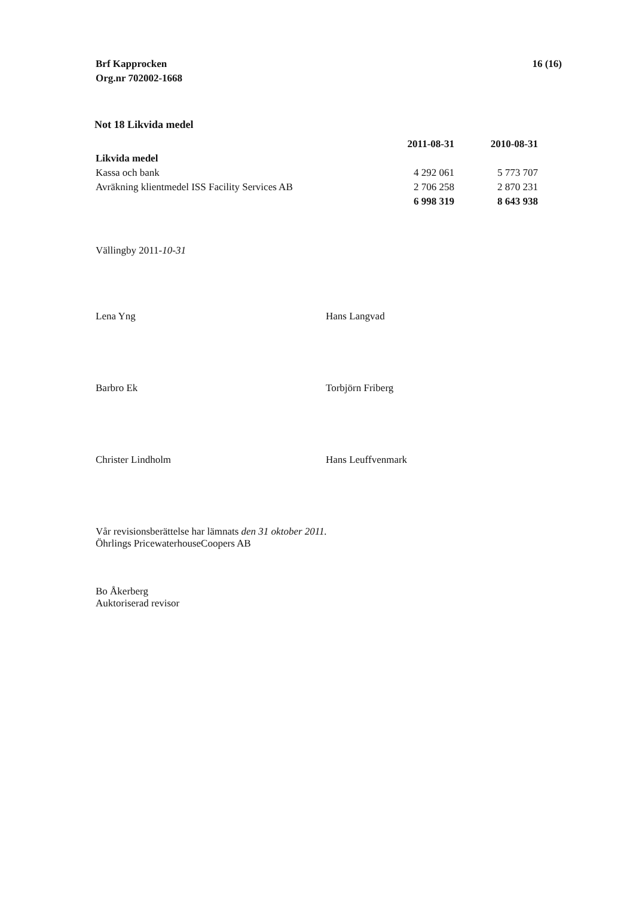Brf Kapprocken
Org.nr 702002-1668
16 (16)
Not 18 Likvida medel
| | 2011-08-31 | 2010-08-31 |
| --- | --- | --- |
| Likvida medel | | |
| Kassa och bank | 4 292 061 | 5 773 707 |
| Avräkning klientmedel ISS Facility Services AB | 2 706 258 | 2 870 231 |
| | 6 998 319 | 8 643 938 |
Vällingby 2011-10-31
Lena Yng
Hans Langvad
Barbro Ek
Torbjörn Friberg
Christer Lindholm
Hans Leuffvenmark
Vår revisionsberättelse har lämnats den 31 oktober 2011.
Öhrlings PricewaterhouseCoopers AB
Bo Åkerberg
Auktoriserad revisor